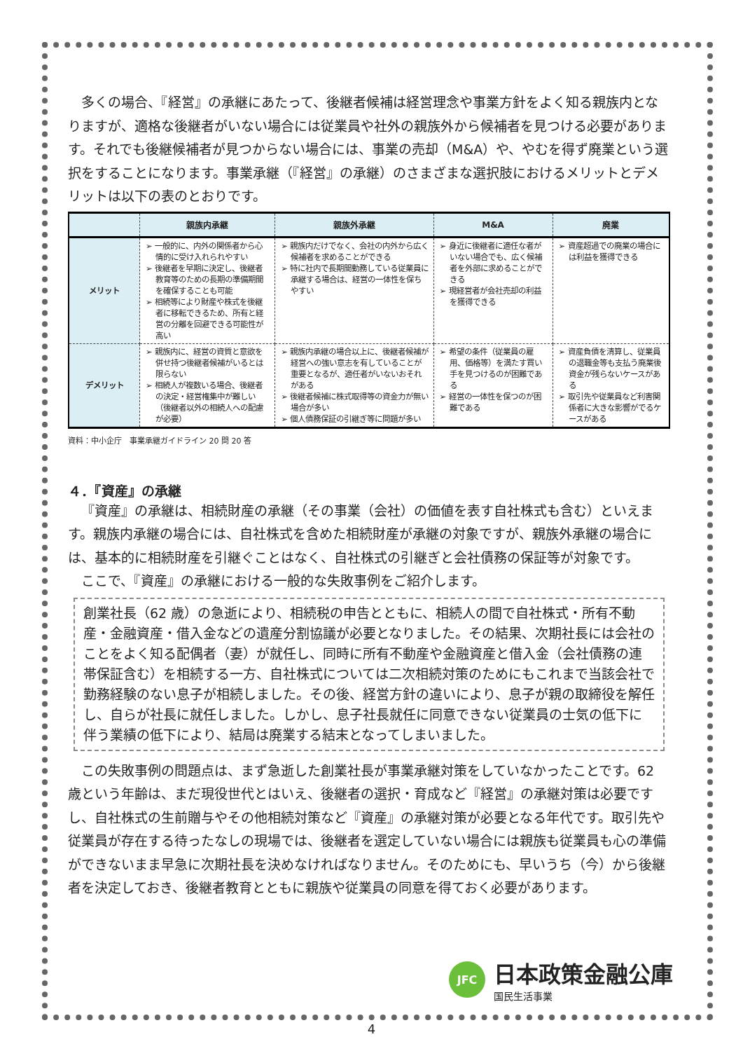多くの場合、『経営』の承継にあたって、後継者候補は経営理念や事業方針をよく知る親族内となりますが、適格な後継者がいない場合には従業員や社外の親族外から候補者を見つける必要があります。それでも後継候補者が見つからない場合には、事業の売却（M&A）や、やむを得ず廃業という選択をすることになります。事業承継（『経営』の承継）のさまざまな選択肢におけるメリットとデメリットは以下の表のとおりです。
| | 親族内承継 | 親族外承継 | M&A | 廃業 |
| --- | --- | --- | --- | --- |
| メリット | ➢ 一般的に、内外の関係者から心情的に受け入れられやすい ➢ 後継者を早期に決定し、後継者教育等のための長期の準備期間を確保することも可能 ➢ 相続等により財産や株式を後継者に移転できるため、所有と経営の分離を回避できる可能性が高い | ➢ 親族内だけでなく、会社の内外から広く候補者を求めることができる ➢ 特に社内で長期間勤務している従業員に承継する場合は、経営の一体性を保ちやすい | ➢ 身近に後継者に適任な者がいない場合でも、広く候補者を外部に求めることができる ➢ 現経営者が会社売却の利益を獲得できる | ➢ 資産超過での廃業の場合には利益を獲得できる |
| デメリット | ➢ 親族内に、経営の資質と意欲を併せ持つ後継者候補がいるとは限らない ➢ 相続人が複数いる場合、後継者の決定・経営権集中が難しい（後継者以外の相続人への配慮が必要） | ➢ 親族内承継の場合以上に、後継者候補が経営への強い意志を有していることが重要となるが、適任者がいないおそれがある ➢ 後継者候補に株式取得等の資金力が無い場合が多い ➢ 個人債務保証の引継ぎ等に問題が多い | ➢ 希望の条件（従業員の雇用、価格等）を満たす買い手を見つけるのが困難である ➢ 経営の一体性を保つのが困難である | ➢ 資産負債を清算し、従業員の退職金等も支払う廃業後資金が残らないケースがある ➢ 取引先や従業員など利害関係者に大きな影響がでるケースがある |
資料：中小企庁　事業承継ガイドライン 20 問 20 答
４．『資産』の承継
『資産』の承継は、相続財産の承継（その事業（会社）の価値を表す自社株式も含む）といえます。親族内承継の場合には、自社株式を含めた相続財産が承継の対象ですが、親族外承継の場合には、基本的に相続財産を引継ぐことはなく、自社株式の引継ぎと会社債務の保証等が対象です。
ここで、『資産』の承継における一般的な失敗事例をご紹介します。
創業社長（62 歳）の急逝により、相続税の申告とともに、相続人の間で自社株式・所有不動産・金融資産・借入金などの遺産分割協議が必要となりました。その結果、次期社長には会社のことをよく知る配偶者（妻）が就任し、同時に所有不動産や金融資産と借入金（会社債務の連帯保証含む）を相続する一方、自社株式については二次相続対策のためにもこれまで当該会社で勤務経験のない息子が相続しました。その後、経営方針の違いにより、息子が親の取締役を解任し、自らが社長に就任しました。しかし、息子社長就任に同意できない従業員の士気の低下に伴う業績の低下により、結局は廃業する結末となってしまいました。
この失敗事例の問題点は、まず急逝した創業社長が事業承継対策をしていなかったことです。62 歳という年齢は、まだ現役世代とはいえ、後継者の選択・育成など『経営』の承継対策は必要ですし、自社株式の生前贈与やその他相続対策など『資産』の承継対策が必要となる年代です。取引先や従業員が存在する待ったなしの現場では、後継者を選定していない場合には親族も従業員も心の準備ができないまま早急に次期社長を決めなければなりません。そのためにも、早いうち（今）から後継者を決定しておき、後継者教育とともに親族や従業員の同意を得ておく必要があります。
JFC
日本政策金融公庫
国民生活事業
4